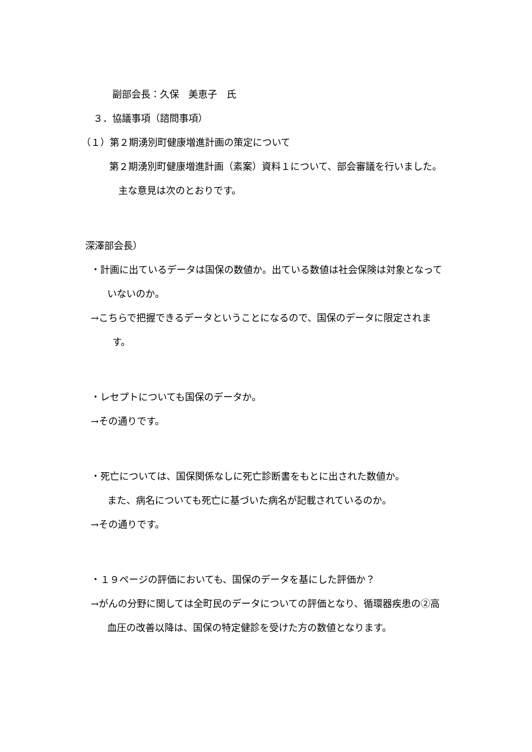副部会長：久保　美恵子　氏
３．協議事項（諮問事項）
（１）第２期湧別町健康増進計画の策定について
第２期湧別町健康増進計画（素案）資料１について、部会審議を行いました。
主な意見は次のとおりです。
深澤部会長）
　・計画に出ているデータは国保の数値か。出ている数値は社会保険は対象となって
いないのか。
　→こちらで把握できるデータということになるので、国保のデータに限定されま
す。
　・レセプトについても国保のデータか。
　→その通りです。
　・死亡については、国保関係なしに死亡診断書をもとに出された数値か。
また、病名についても死亡に基づいた病名が記載されているのか。
　→その通りです。
　・１９ページの評価においても、国保のデータを基にした評価か？
　→がんの分野に関しては全町民のデータについての評価となり、循環器疾患の②高
血圧の改善以降は、国保の特定健診を受けた方の数値となります。